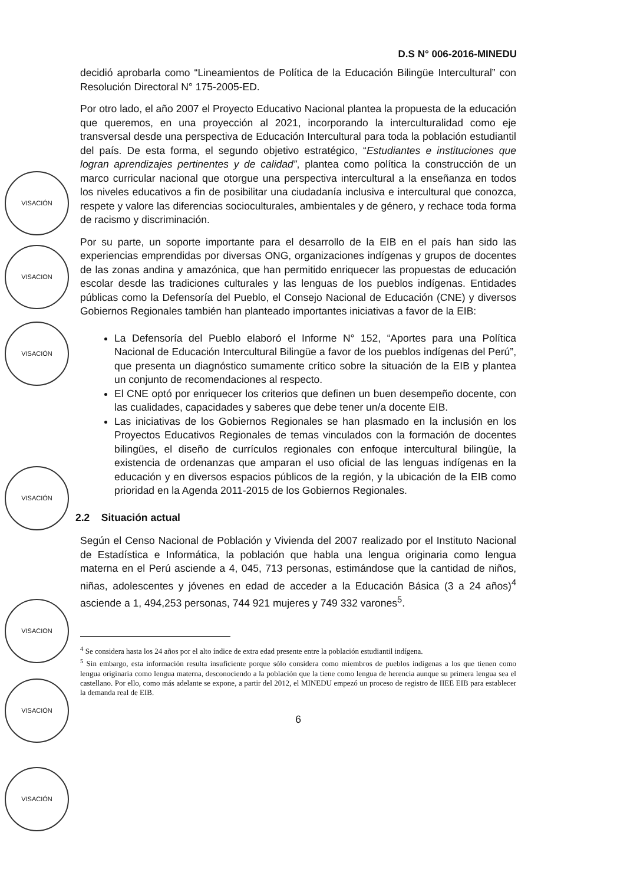D.S N° 006-2016-MINEDU
VISACIÓN
VISACION
VISACIÓN
VISACIÓN
VISACION
VISACIÓN
VISACIÓN
decidió aprobarla como “Lineamientos de Política de la Educación Bilingüe Intercultural” con Resolución Directoral N° 175-2005-ED.
Por otro lado, el año 2007 el Proyecto Educativo Nacional plantea la propuesta de la educación que queremos, en una proyección al 2021, incorporando la interculturalidad como eje transversal desde una perspectiva de Educación Intercultural para toda la población estudiantil del país. De esta forma, el segundo objetivo estratégico, “Estudiantes e instituciones que logran aprendizajes pertinentes y de calidad”, plantea como política la construcción de un marco curricular nacional que otorgue una perspectiva intercultural a la enseñanza en todos los niveles educativos a fin de posibilitar una ciudadanía inclusiva e intercultural que conozca, respete y valore las diferencias socioculturales, ambientales y de género, y rechace toda forma de racismo y discriminación.
Por su parte, un soporte importante para el desarrollo de la EIB en el país han sido las experiencias emprendidas por diversas ONG, organizaciones indígenas y grupos de docentes de las zonas andina y amazónica, que han permitido enriquecer las propuestas de educación escolar desde las tradiciones culturales y las lenguas de los pueblos indígenas. Entidades públicas como la Defensoría del Pueblo, el Consejo Nacional de Educación (CNE) y diversos Gobiernos Regionales también han planteado importantes iniciativas a favor de la EIB:
La Defensoría del Pueblo elaboró el Informe N° 152, “Aportes para una Política Nacional de Educación Intercultural Bilingüe a favor de los pueblos indígenas del Perú”, que presenta un diagnóstico sumamente crítico sobre la situación de la EIB y plantea un conjunto de recomendaciones al respecto.
El CNE optó por enriquecer los criterios que definen un buen desempeño docente, con las cualidades, capacidades y saberes que debe tener un/a docente EIB.
Las iniciativas de los Gobiernos Regionales se han plasmado en la inclusión en los Proyectos Educativos Regionales de temas vinculados con la formación de docentes bilingües, el diseño de currículos regionales con enfoque intercultural bilingüe, la existencia de ordenanzas que amparan el uso oficial de las lenguas indígenas en la educación y en diversos espacios públicos de la región, y la ubicación de la EIB como prioridad en la Agenda 2011-2015 de los Gobiernos Regionales.
2.2 Situación actual
Según el Censo Nacional de Población y Vivienda del 2007 realizado por el Instituto Nacional de Estadística e Informática, la población que habla una lengua originaria como lengua materna en el Perú asciende a 4, 045, 713 personas, estimándose que la cantidad de niños, niñas, adolescentes y jóvenes en edad de acceder a la Educación Básica (3 a 24 años)<sup>4</sup> asciende a 1, 494,253 personas, 744 921 mujeres y 749 332 varones<sup>5</sup>.
<sup>4</sup> Se considera hasta los 24 años por el alto índice de extra edad presente entre la población estudiantil indígena.
<sup>5</sup> Sin embargo, esta información resulta insuficiente porque sólo considera como miembros de pueblos indígenas a los que tienen como lengua originaria como lengua materna, desconociendo a la población que la tiene como lengua de herencia aunque su primera lengua sea el castellano. Por ello, como más adelante se expone, a partir del 2012, el MINEDU empezó un proceso de registro de IIEE EIB para establecer la demanda real de EIB.
6